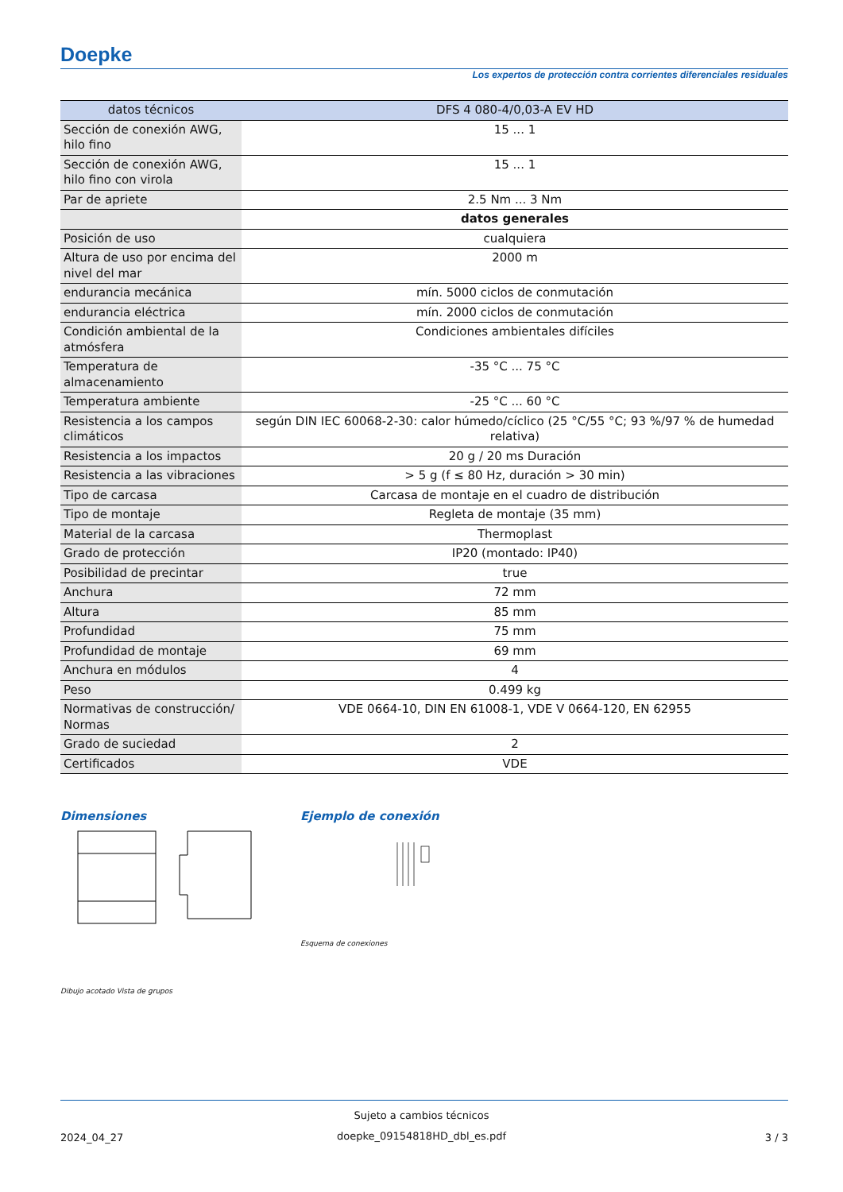Doepke
Los expertos de protección contra corrientes diferenciales residuales
| datos técnicos | DFS 4 080-4/0,03-A EV HD |
| --- | --- |
| Sección de conexión AWG, hilo fino | 15 ... 1 |
| Sección de conexión AWG, hilo fino con virola | 15 ... 1 |
| Par de apriete | 2.5 Nm ... 3 Nm |
| | datos generales |
| Posición de uso | cualquiera |
| Altura de uso por encima del nivel del mar | 2000 m |
| endurancia mecánica | mín. 5000 ciclos de conmutación |
| endurancia eléctrica | mín. 2000 ciclos de conmutación |
| Condición ambiental de la atmósfera | Condiciones ambientales difíciles |
| Temperatura de almacenamiento | -35 °C ... 75 °C |
| Temperatura ambiente | -25 °C ... 60 °C |
| Resistencia a los campos climáticos | según DIN IEC 60068-2-30: calor húmedo/cíclico (25 °C/55 °C; 93 %/97 % de humedad relativa) |
| Resistencia a los impactos | 20 g / 20 ms Duración |
| Resistencia a las vibraciones | > 5 g (f ≤ 80 Hz, duración > 30 min) |
| Tipo de carcasa | Carcasa de montaje en el cuadro de distribución |
| Tipo de montaje | Regleta de montaje (35 mm) |
| Material de la carcasa | Thermoplast |
| Grado de protección | IP20 (montado: IP40) |
| Posibilidad de precintar | true |
| Anchura | 72 mm |
| Altura | 85 mm |
| Profundidad | 75 mm |
| Profundidad de montaje | 69 mm |
| Anchura en módulos | 4 |
| Peso | 0.499 kg |
| Normativas de construcción/ Normas | VDE 0664-10, DIN EN 61008-1, VDE V 0664-120, EN 62955 |
| Grado de suciedad | 2 |
| Certificados | VDE |
Dimensiones Ejemplo de conexión
Esquema de conexiones
Dibujo acotado Vista de grupos
Sujeto a cambios técnicos
2024_04_27
doepke_09154818HD_dbl_es.pdf 3 / 3